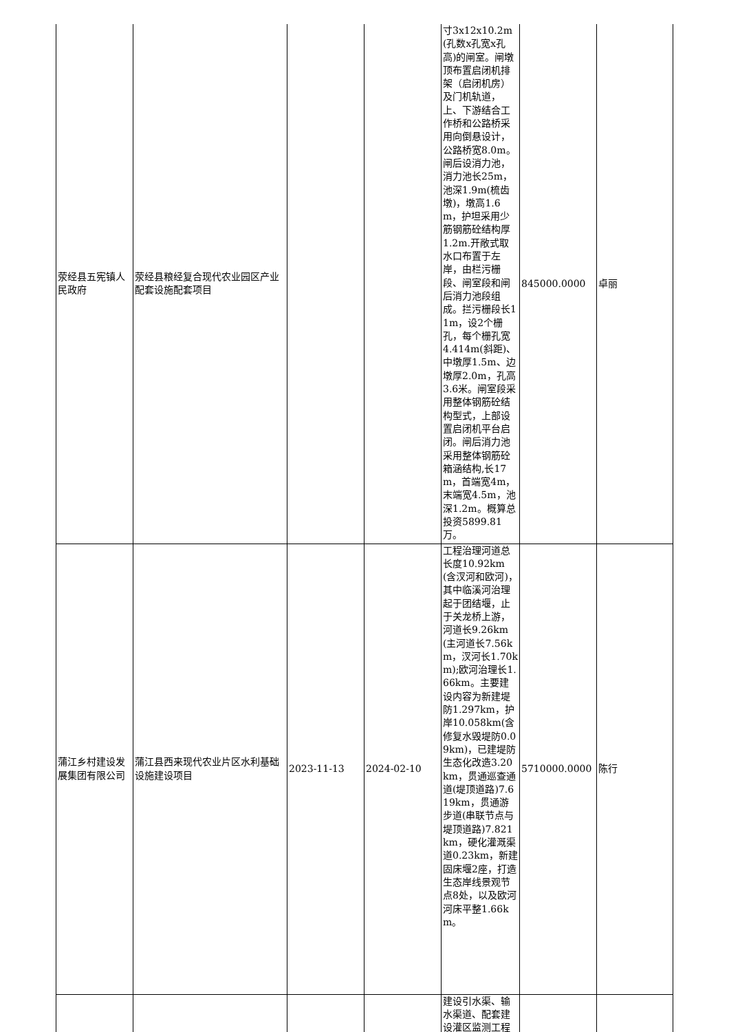| 荥经县五宪镇人民政府 | 荥经县粮经复合现代农业园区产业配套设施配套项目 | | | 寸3x12x10.2m(孔数x孔宽x孔高)的闸室。闸墩顶布置启闭机排架（启闭机房）及门机轨道，上、下游结合工作桥和公路桥采用向倒悬设计，公路桥宽8.0m。闸后设消力池，消力池长25m，池深1.9m(梳齿墩)，墩高1.6m，护坦采用少筋钢筋砼结构厚1.2m.开敞式取水口布置于左岸，由栏污栅段、闸室段和闸后消力池段组成。拦污栅段长11m，设2个栅孔，每个栅孔宽4.414m(斜距)、中墩厚1.5m、边墩厚2.0m，孔高3.6米。闸室段采用整体钢筋砼结构型式，上部设置启闭机平台启闭。闸后消力池采用整体钢筋砼箱涵结构,长17m，首端宽4m，末端宽4.5m，池深1.2m。概算总投资5899.81万。 | 845000.0000 | 卓丽 |
| 蒲江乡村建设发展集团有限公司 | 蒲江县西来现代农业片区水利基础设施建设项目 | 2023-11-13 | 2024-02-10 | 工程治理河道总长度10.92km(含汊河和欧河)，其中临溪河治理起于团结堰，止于关龙桥上游，河道长9.26km(主河道长7.56km，汊河长1.70km);欧河治理长1.66km。主要建设内容为新建堤防1.297km，护岸10.058km(含修复水毁堤防0.09km)，已建堤防生态化改造3.20km，贯通巡查通道(堤顶道路)7.619km，贯通游步道(串联节点与堤顶道路)7.821km，硬化灌溉渠道0.23km，新建固床堰2座，打造生态岸线景观节点8处，以及欧河河床平整1.66km。 | 5710000.0000 | 陈行 |
| | | | | 建设引水渠、输水渠道、配套建设灌区监测工程 | | |